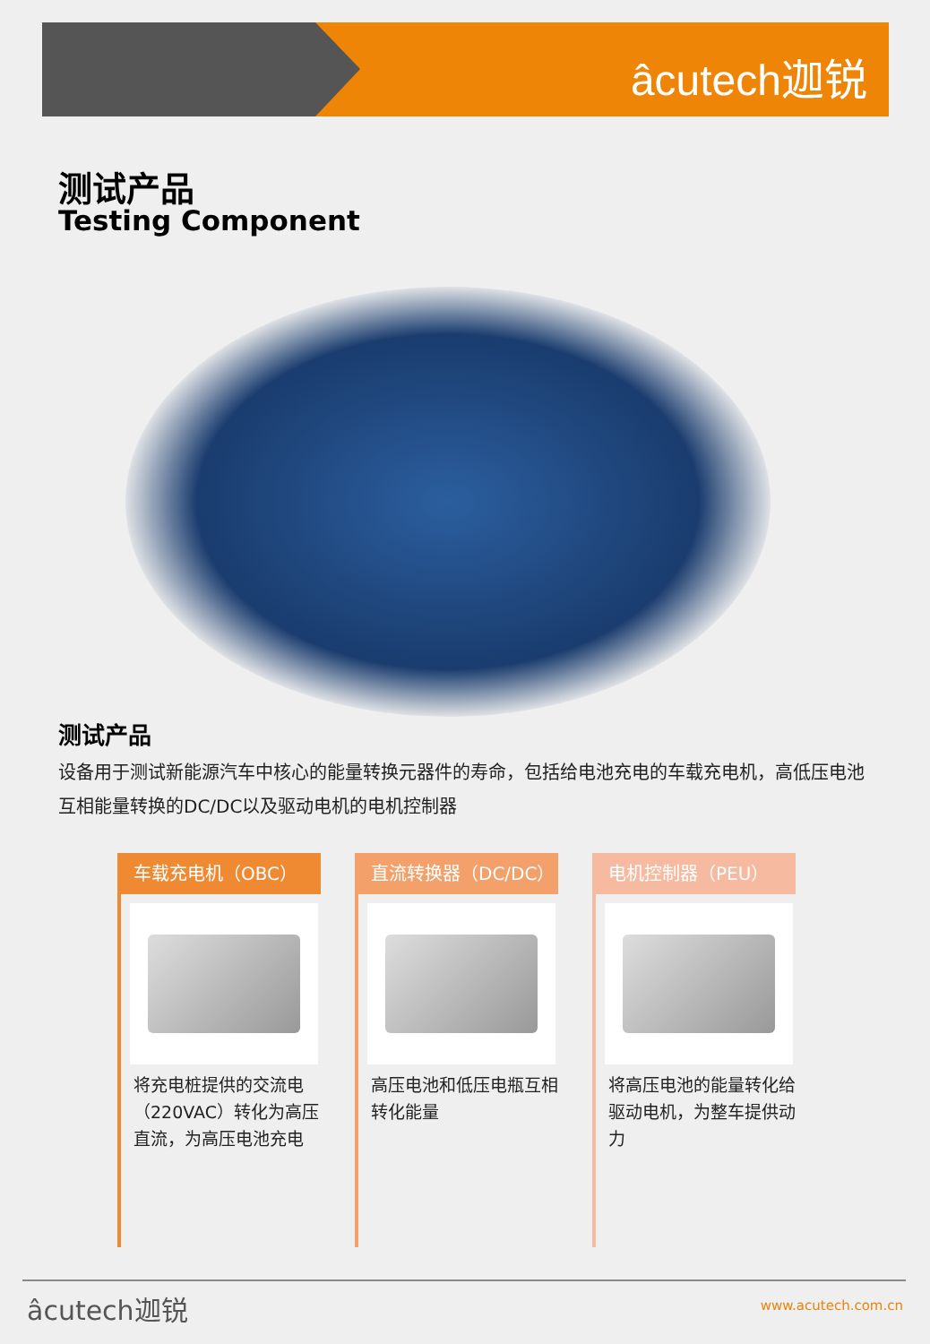âcutech迦锐
测试产品
Testing Component
测试产品
设备用于测试新能源汽车中核心的能量转换元器件的寿命，包括给电池充电的车载充电机，高低压电池互相能量转换的DC/DC以及驱动电机的电机控制器
车载充电机（OBC）
将充电桩提供的交流电（220VAC）转化为高压直流，为高压电池充电
直流转换器（DC/DC）
高压电池和低压电瓶互相转化能量
电机控制器（PEU）
将高压电池的能量转化给驱动电机，为整车提供动力
âcutech迦锐 www.acutech.com.cn